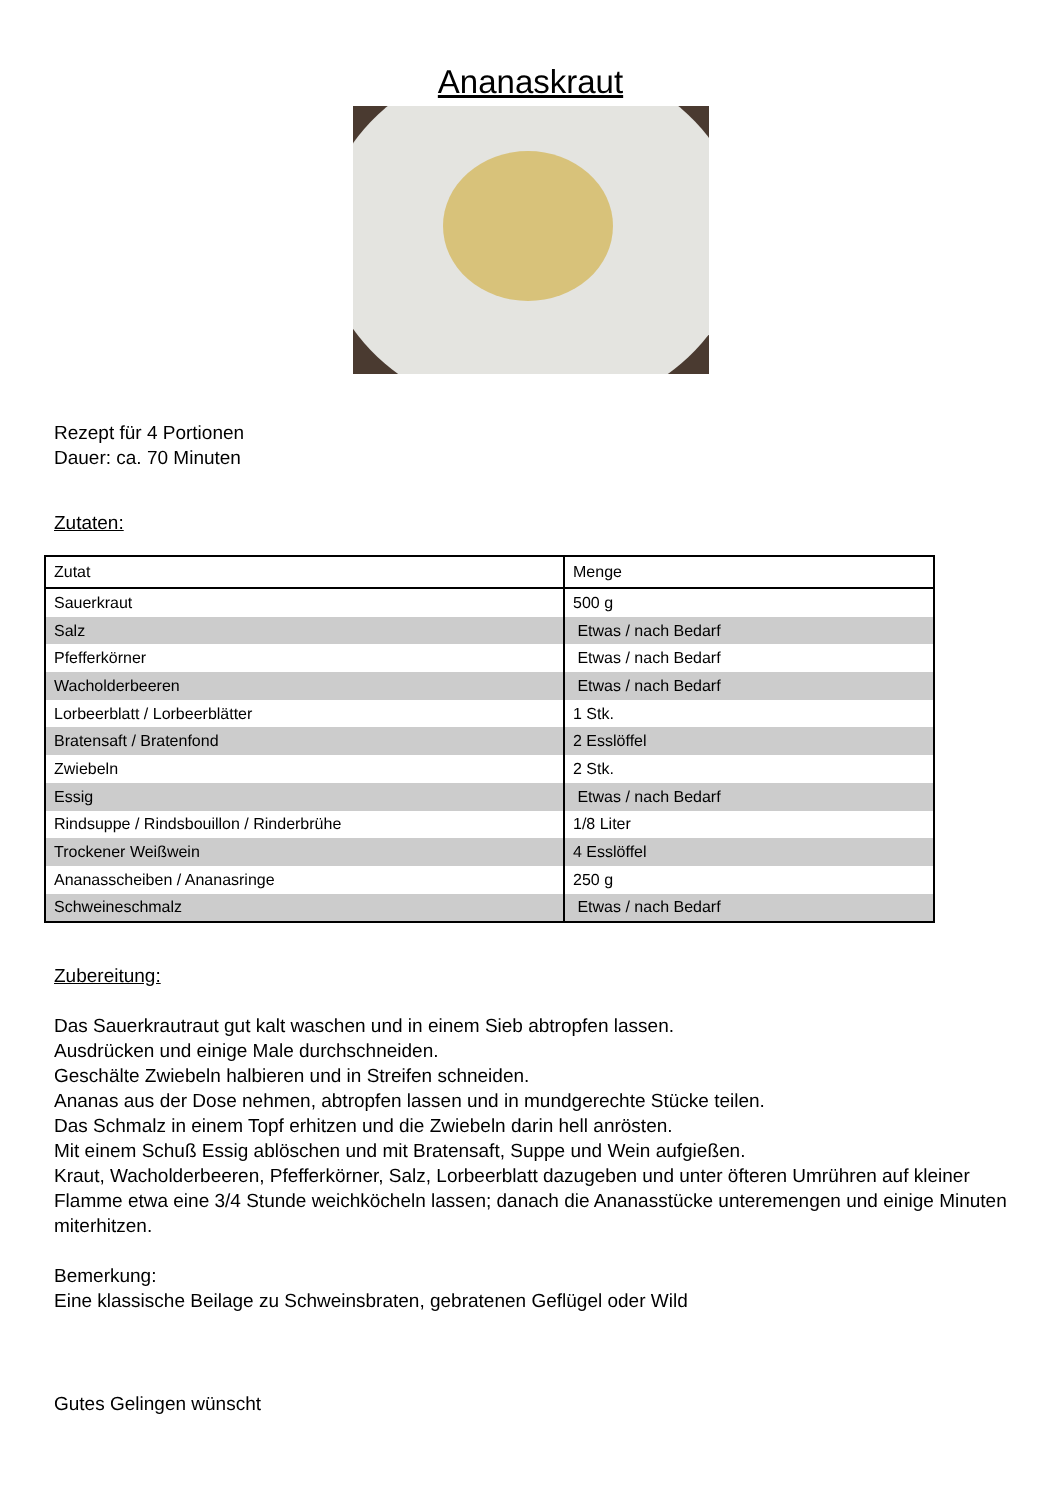Ananaskraut
Rezept für 4 Portionen
Dauer: ca. 70 Minuten
Zutaten:
| Zutat | Menge |
| Sauerkraut | 500 g |
| Salz | Etwas / nach Bedarf |
| Pfefferkörner | Etwas / nach Bedarf |
| Wacholderbeeren | Etwas / nach Bedarf |
| Lorbeerblatt / Lorbeerblätter | 1 Stk. |
| Bratensaft / Bratenfond | 2 Esslöffel |
| Zwiebeln | 2 Stk. |
| Essig | Etwas / nach Bedarf |
| Rindsuppe / Rindsbouillon / Rinderbrühe | 1/8 Liter |
| Trockener Weißwein | 4 Esslöffel |
| Ananasscheiben / Ananasringe | 250 g |
| Schweineschmalz | Etwas / nach Bedarf |
Zubereitung:
Das Sauerkrautraut gut kalt waschen und in einem Sieb abtropfen lassen.
Ausdrücken und einige Male durchschneiden.
Geschälte Zwiebeln halbieren und in Streifen schneiden.
Ananas aus der Dose nehmen, abtropfen lassen und in mundgerechte Stücke teilen.
Das Schmalz in einem Topf erhitzen und die Zwiebeln darin hell anrösten.
Mit einem Schuß Essig ablöschen und mit Bratensaft, Suppe und Wein aufgießen.
Kraut, Wacholderbeeren, Pfefferkörner, Salz, Lorbeerblatt dazugeben und unter öfteren Umrühren auf kleiner Flamme etwa eine 3/4 Stunde weichköcheln lassen; danach die Ananasstücke unteremengen und einige Minuten miterhitzen.
Bemerkung:
Eine klassische Beilage zu Schweinsbraten, gebratenen Geflügel oder Wild
Gutes Gelingen wünscht